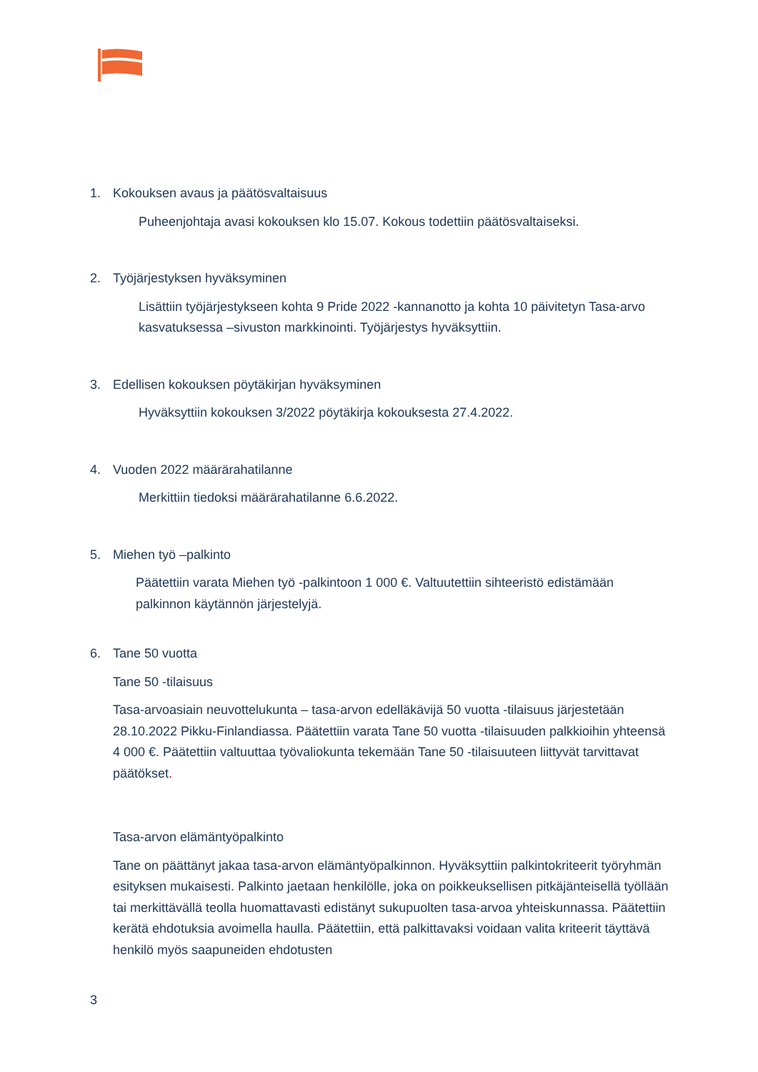1. Kokouksen avaus ja päätösvaltaisuus
Puheenjohtaja avasi kokouksen klo 15.07. Kokous todettiin päätösvaltaiseksi.
2. Työjärjestyksen hyväksyminen
Lisättiin työjärjestykseen kohta 9 Pride 2022 -kannanotto ja kohta 10 päivitetyn Tasa-arvo kasvatuksessa –sivuston markkinointi. Työjärjestys hyväksyttiin.
3. Edellisen kokouksen pöytäkirjan hyväksyminen
Hyväksyttiin kokouksen 3/2022 pöytäkirja kokouksesta 27.4.2022.
4. Vuoden 2022 määrärahatilanne
Merkittiin tiedoksi määrärahatilanne 6.6.2022.
5. Miehen työ –palkinto
Päätettiin varata Miehen työ -palkintoon 1 000 €. Valtuutettiin sihteeristö edistämään palkinnon käytännön järjestelyjä.
6. Tane 50 vuotta
Tane 50 -tilaisuus
Tasa-arvoasiain neuvottelukunta – tasa-arvon edelläkävijä 50 vuotta -tilaisuus järjestetään 28.10.2022 Pikku-Finlandiassa. Päätettiin varata Tane 50 vuotta -tilaisuuden palkkioihin yhteensä 4 000 €. Päätettiin valtuuttaa työvaliokunta tekemään Tane 50 -tilaisuuteen liittyvät tarvittavat päätökset.
Tasa-arvon elämäntyöpalkinto
Tane on päättänyt jakaa tasa-arvon elämäntyöpalkinnon. Hyväksyttiin palkintokriteerit työryhmän esityksen mukaisesti. Palkinto jaetaan henkilölle, joka on poikkeuksellisen pitkäjänteisellä työllään tai merkittävällä teolla huomattavasti edistänyt sukupuolten tasa-arvoa yhteiskunnassa. Päätettiin kerätä ehdotuksia avoimella haulla. Päätettiin, että palkittavaksi voidaan valita kriteerit täyttävä henkilö myös saapuneiden ehdotusten
3